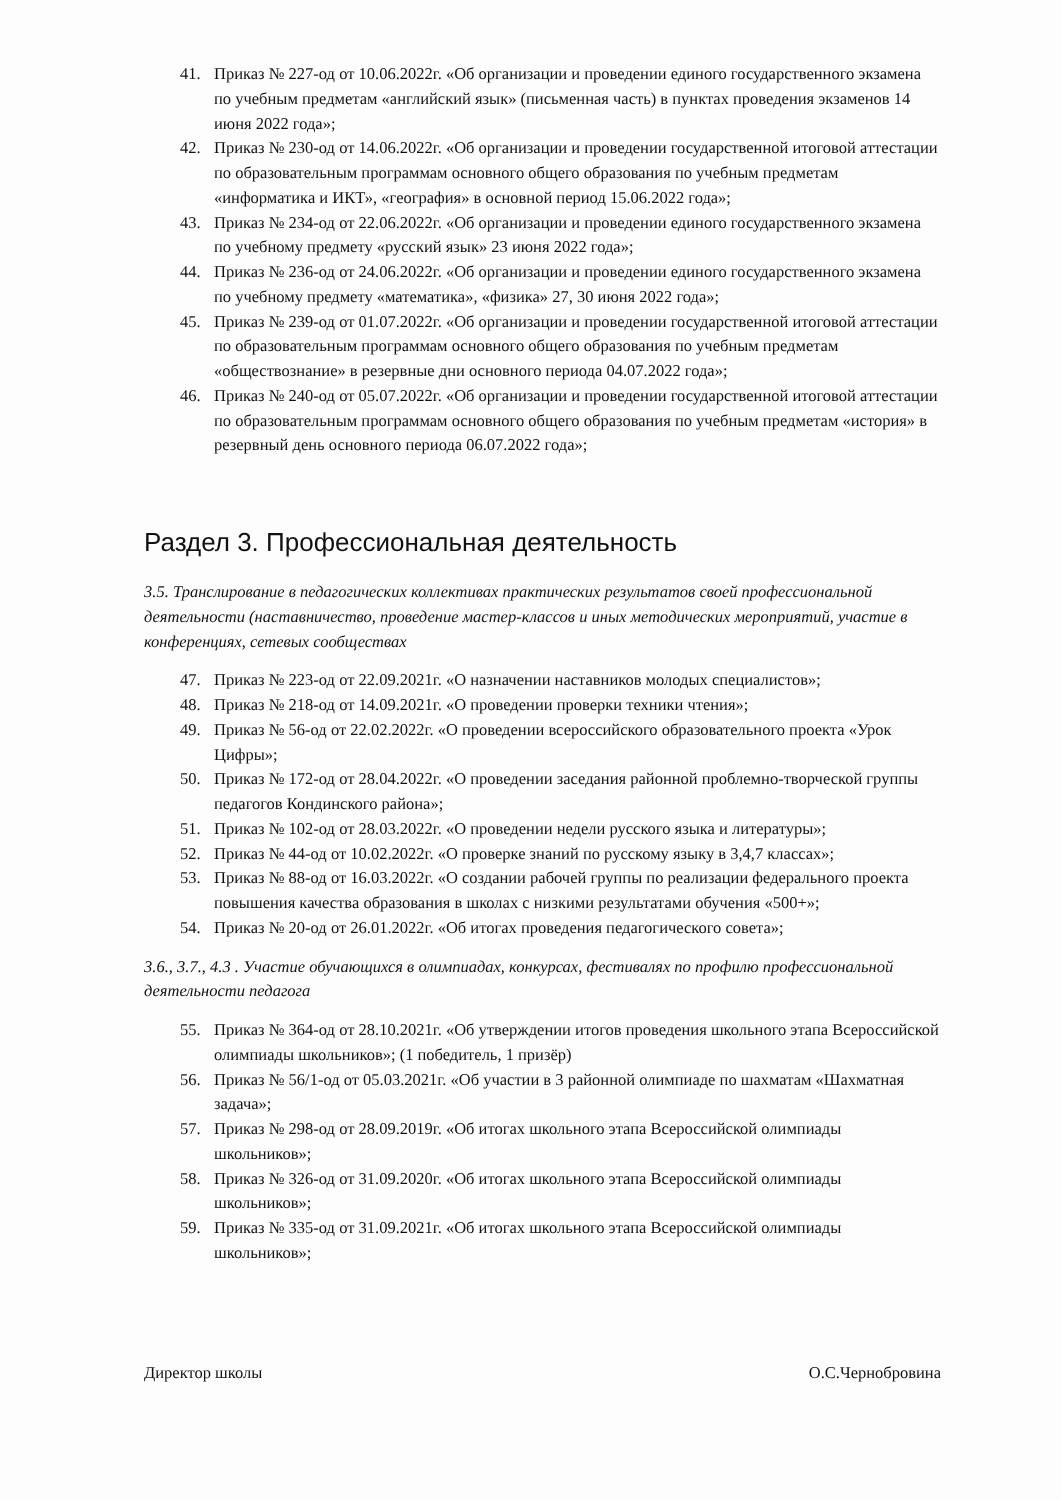41. Приказ № 227-од от 10.06.2022г. «Об организации и проведении единого государственного экзамена по учебным предметам «английский язык» (письменная часть) в пунктах проведения экзаменов 14 июня 2022 года»;
42. Приказ № 230-од от 14.06.2022г. «Об организации и проведении государственной итоговой аттестации по образовательным программам основного общего образования по учебным предметам «информатика и ИКТ», «география» в основной период 15.06.2022 года»;
43. Приказ № 234-од от 22.06.2022г. «Об организации и проведении единого государственного экзамена по учебному предмету «русский язык» 23 июня 2022 года»;
44. Приказ № 236-од от 24.06.2022г. «Об организации и проведении единого государственного экзамена по учебному предмету «математика», «физика» 27, 30 июня 2022 года»;
45. Приказ № 239-од от 01.07.2022г. «Об организации и проведении государственной итоговой аттестации по образовательным программам основного общего образования по учебным предметам «обществознание» в резервные дни основного периода 04.07.2022 года»;
46. Приказ № 240-од от 05.07.2022г. «Об организации и проведении государственной итоговой аттестации по образовательным программам основного общего образования по учебным предметам «история» в резервный день основного периода 06.07.2022 года»;
Раздел 3. Профессиональная деятельность
3.5. Транслирование в педагогических коллективах практических результатов своей профессиональной деятельности (наставничество, проведение мастер-классов и иных методических мероприятий, участие в конференциях, сетевых сообществах
47. Приказ № 223-од от 22.09.2021г. «О назначении наставников молодых специалистов»;
48. Приказ № 218-од от 14.09.2021г. «О проведении проверки техники чтения»;
49. Приказ № 56-од от 22.02.2022г. «О проведении всероссийского образовательного проекта «Урок Цифры»;
50. Приказ № 172-од от 28.04.2022г. «О проведении заседания районной проблемно-творческой группы педагогов Кондинского района»;
51. Приказ № 102-од от 28.03.2022г. «О проведении недели русского языка и литературы»;
52. Приказ № 44-од от 10.02.2022г. «О проверке знаний по русскому языку в 3,4,7 классах»;
53. Приказ № 88-од от 16.03.2022г. «О создании рабочей группы по реализации федерального проекта повышения качества образования в школах с низкими результатами обучения «500+»;
54. Приказ № 20-од от 26.01.2022г. «Об итогах проведения педагогического совета»;
3.6., 3.7., 4.3 . Участие обучающихся в олимпиадах, конкурсах, фестивалях по профилю профессиональной деятельности педагога
55. Приказ № 364-од от 28.10.2021г. «Об утверждении итогов проведения школьного этапа Всероссийской олимпиады школьников»; (1 победитель, 1 призёр)
56. Приказ № 56/1-од от 05.03.2021г. «Об участии в 3 районной олимпиаде по шахматам «Шахматная задача»;
57. Приказ № 298-од от 28.09.2019г. «Об итогах школьного этапа Всероссийской олимпиады школьников»;
58. Приказ № 326-од от 31.09.2020г. «Об итогах школьного этапа Всероссийской олимпиады школьников»;
59. Приказ № 335-од от 31.09.2021г. «Об итогах школьного этапа Всероссийской олимпиады школьников»;
Директор школы О.С.Чернобровина